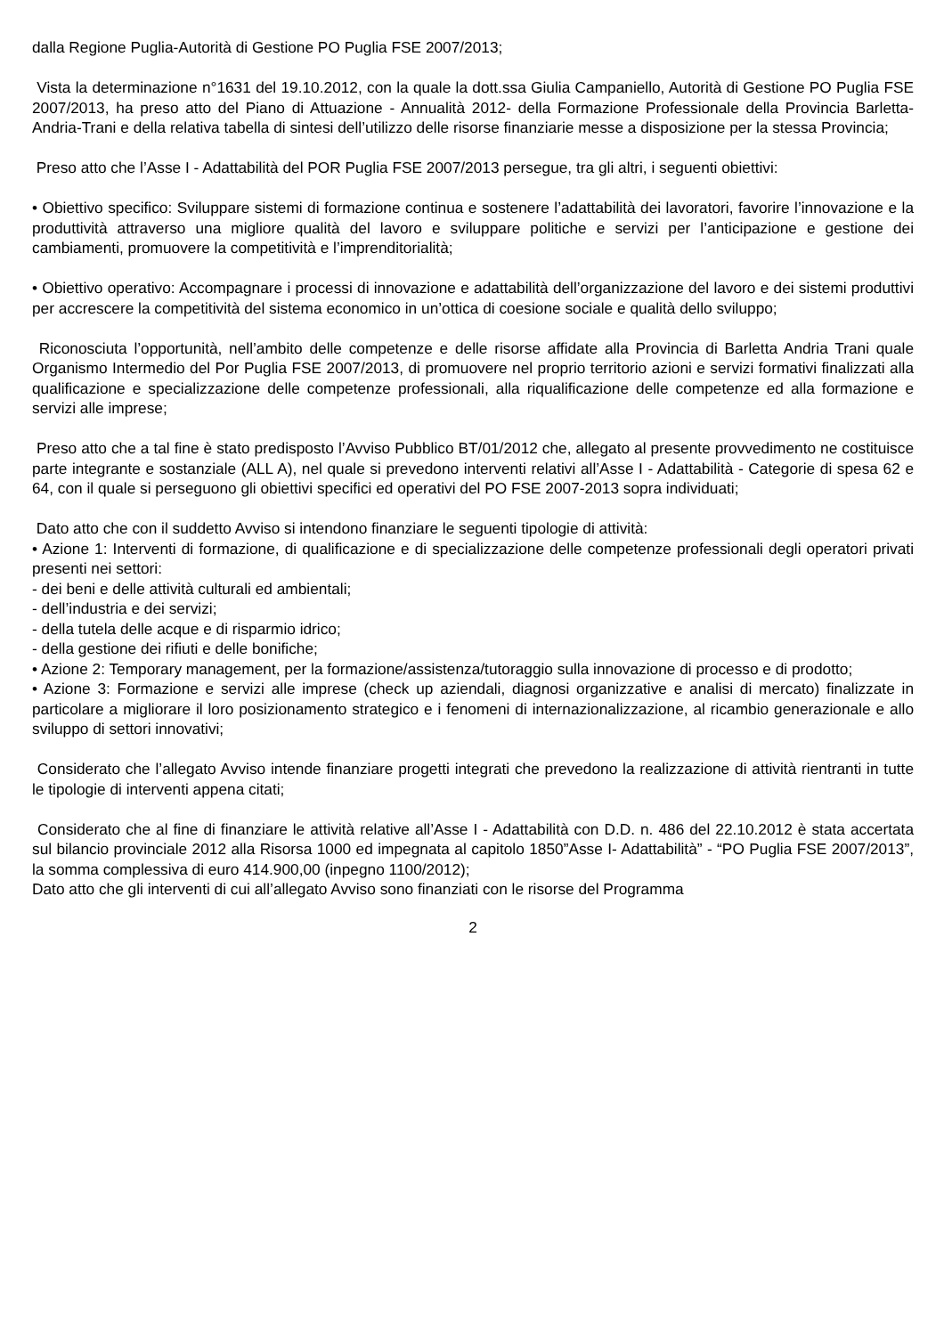dalla Regione Puglia-Autorità di Gestione PO Puglia FSE 2007/2013;
Vista la determinazione n°1631 del 19.10.2012, con la quale la dott.ssa Giulia Campaniello, Autorità di Gestione PO Puglia FSE 2007/2013, ha preso atto del Piano di Attuazione - Annualità 2012- della Formazione Professionale della Provincia Barletta-Andria-Trani e della relativa tabella di sintesi dell’utilizzo delle risorse finanziarie messe a disposizione per la stessa Provincia;
Preso atto che l’Asse I - Adattabilità del POR Puglia FSE 2007/2013 persegue, tra gli altri, i seguenti obiettivi:
• Obiettivo specifico: Sviluppare sistemi di formazione continua e sostenere l’adattabilità dei lavoratori, favorire l’innovazione e la produttività attraverso una migliore qualità del lavoro e sviluppare politiche e servizi per l’anticipazione e gestione dei cambiamenti, promuovere la competitività e l’imprenditorialità;
• Obiettivo operativo: Accompagnare i processi di innovazione e adattabilità dell’organizzazione del lavoro e dei sistemi produttivi per accrescere la competitività del sistema economico in un’ottica di coesione sociale e qualità dello sviluppo;
Riconosciuta l’opportunità, nell’ambito delle competenze e delle risorse affidate alla Provincia di Barletta Andria Trani quale Organismo Intermedio del Por Puglia FSE 2007/2013, di promuovere nel proprio territorio azioni e servizi formativi finalizzati alla qualificazione e specializzazione delle competenze professionali, alla riqualificazione delle competenze ed alla formazione e servizi alle imprese;
Preso atto che a tal fine è stato predisposto l’Avviso Pubblico BT/01/2012 che, allegato al presente provvedimento ne costituisce parte integrante e sostanziale (ALL A), nel quale si prevedono interventi relativi all’Asse I - Adattabilità - Categorie di spesa 62 e 64, con il quale si perseguono gli obiettivi specifici ed operativi del PO FSE 2007-2013 sopra individuati;
Dato atto che con il suddetto Avviso si intendono finanziare le seguenti tipologie di attività:
• Azione 1: Interventi di formazione, di qualificazione e di specializzazione delle competenze professionali degli operatori privati presenti nei settori:
- dei beni e delle attività culturali ed ambientali;
- dell’industria e dei servizi;
- della tutela delle acque e di risparmio idrico;
- della gestione dei rifiuti e delle bonifiche;
• Azione 2: Temporary management, per la formazione/assistenza/tutoraggio sulla innovazione di processo e di prodotto;
• Azione 3: Formazione e servizi alle imprese (check up aziendali, diagnosi organizzative e analisi di mercato) finalizzate in particolare a migliorare il loro posizionamento strategico e i fenomeni di internazionalizzazione, al ricambio generazionale e allo sviluppo di settori innovativi;
Considerato che l’allegato Avviso intende finanziare progetti integrati che prevedono la realizzazione di attività rientranti in tutte le tipologie di interventi appena citati;
Considerato che al fine di finanziare le attività relative all’Asse I - Adattabilità con D.D. n. 486 del 22.10.2012 è stata accertata sul bilancio provinciale 2012 alla Risorsa 1000 ed impegnata al capitolo 1850”Asse I- Adattabilità” - “PO Puglia FSE 2007/2013”, la somma complessiva di euro 414.900,00 (inpegno 1100/2012);
Dato atto che gli interventi di cui all’allegato Avviso sono finanziati con le risorse del Programma
2